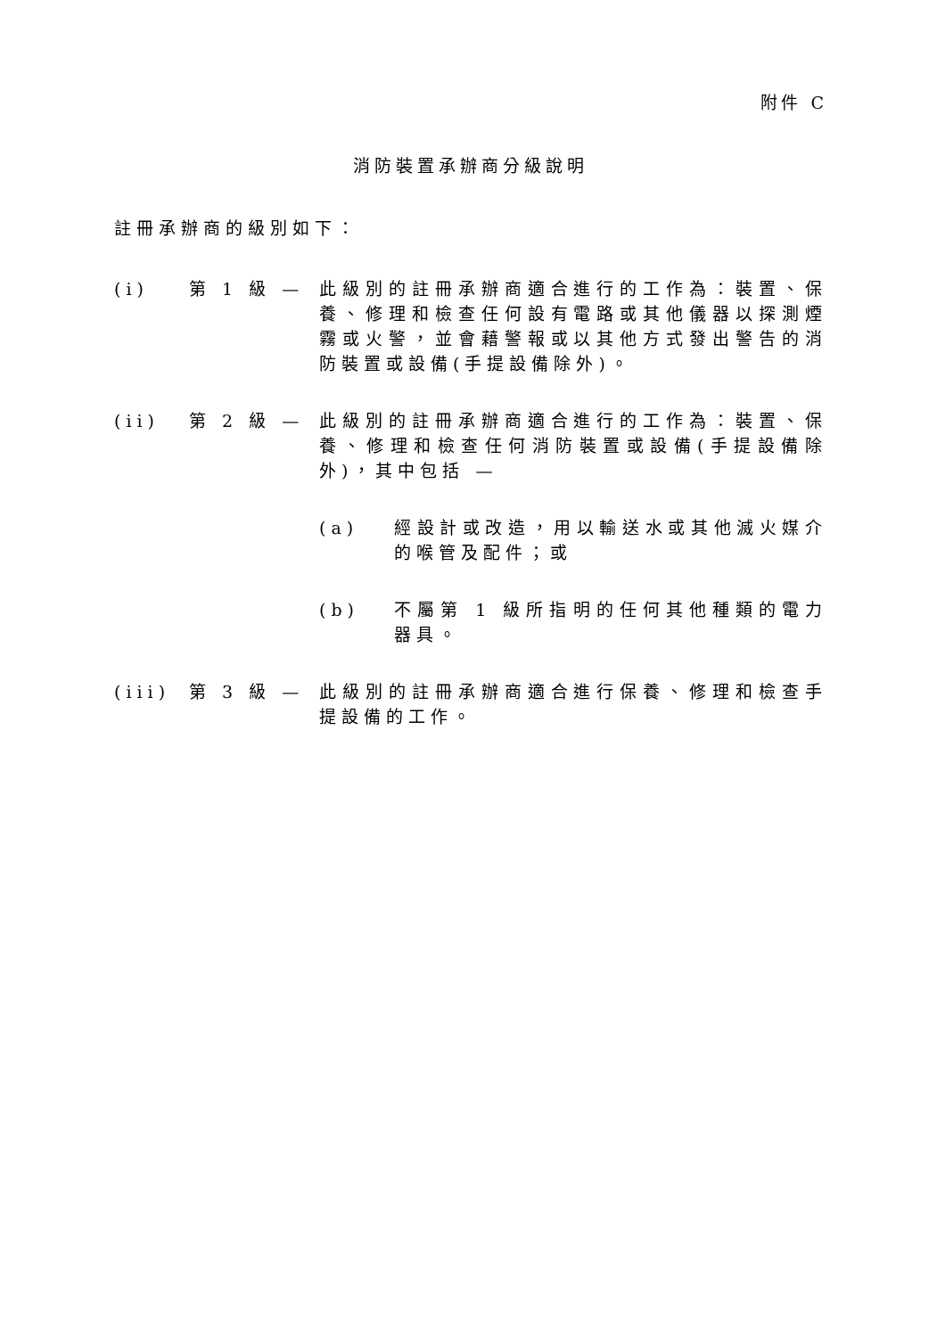附件 C
消防裝置承辦商分級說明
註冊承辦商的級別如下：
(i) 第 1 級 — 此級別的註冊承辦商適合進行的工作為：裝置、保養、修理和檢查任何設有電路或其他儀器以探測煙霧或火警，並會藉警報或以其他方式發出警告的消防裝置或設備(手提設備除外)。
(ii) 第 2 級 — 此級別的註冊承辦商適合進行的工作為：裝置、保養、修理和檢查任何消防裝置或設備(手提設備除外)，其中包括 —
(a) 經設計或改造，用以輸送水或其他滅火媒介的喉管及配件；或
(b) 不屬第 1 級所指明的任何其他種類的電力器具。
(iii)
第 3 級 — 此級別的註冊承辦商適合進行保養、修理和檢查手提設備的工作。